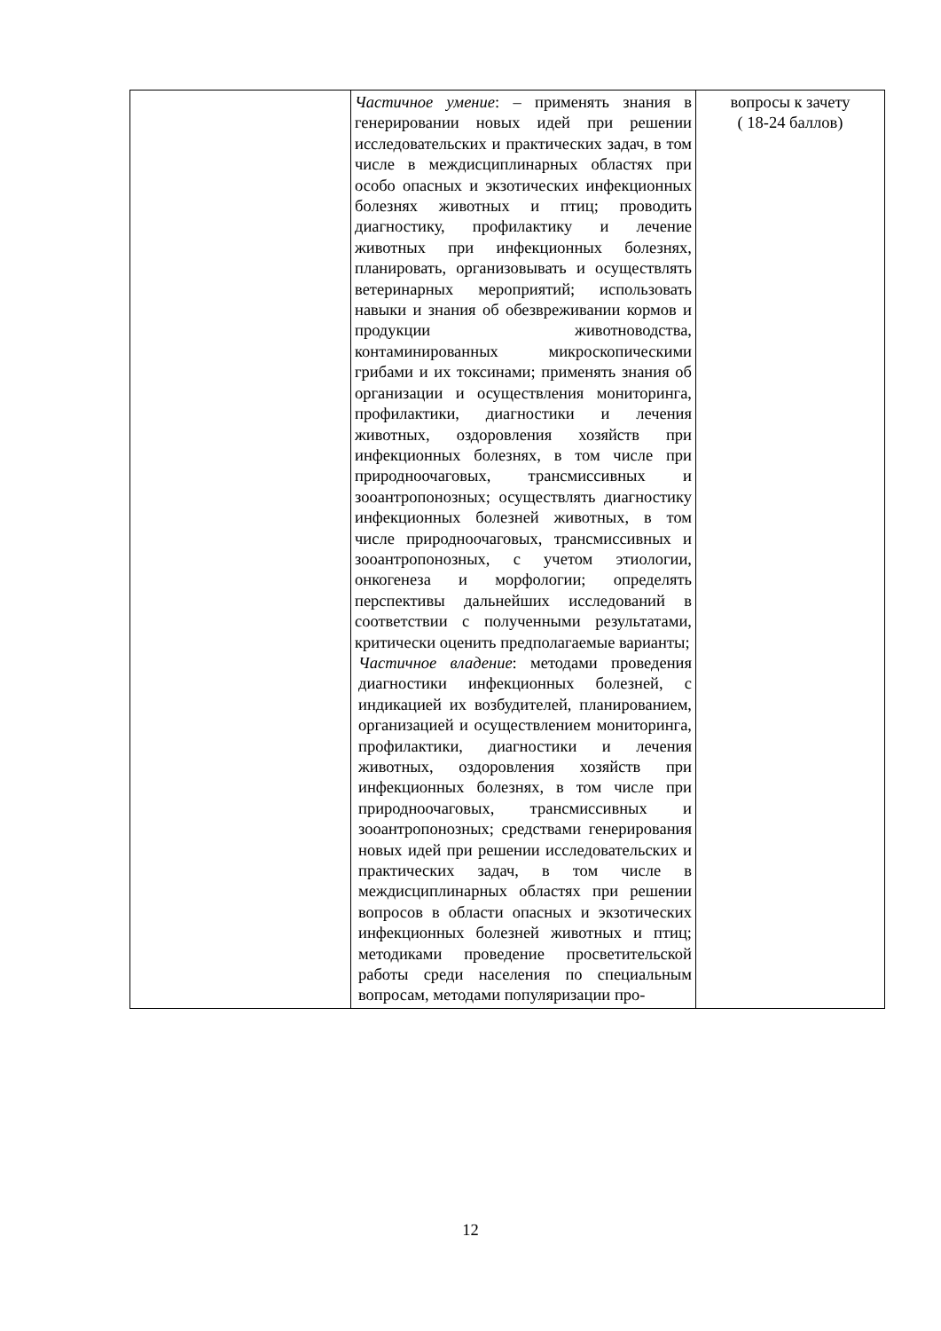| | Частичное умение : – применять знания в генерировании новых идей при решении исследовательских и практических задач, в том числе в междисциплинарных областях при особо опасных и экзотических инфекционных болезнях животных и птиц; проводить диагностику, профилактику и лечение животных при инфекционных болезнях, планировать, организовывать и осуществлять ветеринарных мероприятий; использовать навыки и знания об обезвреживании кормов и продукции животноводства, контаминированных микроскопическими грибами и их токсинами; применять знания об организации и осуществления мониторинга, профилактики, диагностики и лечения животных, оздоровления хозяйств при инфекционных болезнях, в том числе при природноочаговых, трансмиссивных и зооантропонозных; осуществлять диагностику инфекционных болезней животных, в том числе природноочаговых, трансмиссивных и зооантропонозных, с учетом этиологии, онкогенеза и морфологии; определять перспективы дальнейших исследований в соответствии с полученными результатами, критически оценить предполагаемые варианты; Частичное владение : методами проведения диагностики инфекционных болезней, с индикацией их возбудителей, планированием, организацией и осуществлением мониторинга, профилактики, диагностики и лечения животных, оздоровления хозяйств при инфекционных болезнях, в том числе при природноочаговых, трансмиссивных и зооантропонозных; средствами генерирования новых идей при решении исследовательских и практических задач, в том числе в междисциплинарных областях при решении вопросов в области опасных и экзотических инфекционных болезней животных и птиц; методиками проведение просветительской работы среди населения по специальным вопросам, методами популяризации про- | вопросы к зачету ( 18-24 баллов) |
12